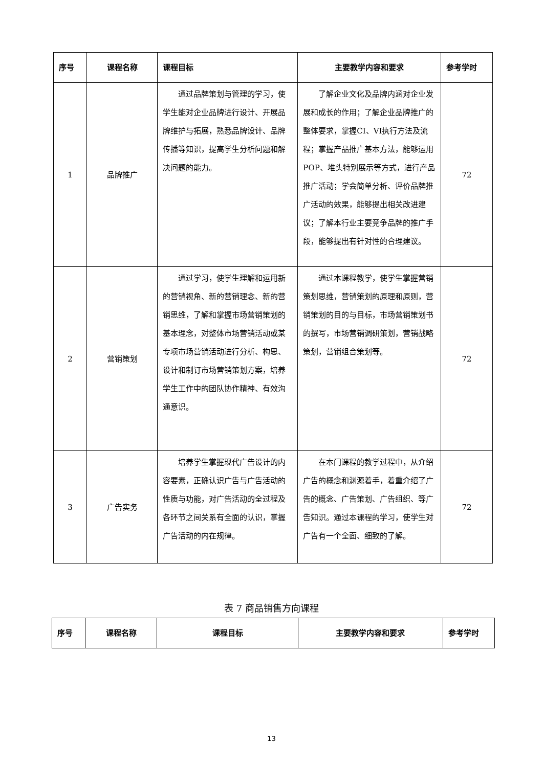| 序号 | 课程名称 | 课程目标 | 主要教学内容和要求 | 参考学时 |
| --- | --- | --- | --- | --- |
| 1 | 品牌推广 | 通过品牌策划与管理的学习，使学生能对企业品牌进行设计、开展品牌维护与拓展，熟悉品牌设计、品牌传播等知识，提高学生分析问题和解决问题的能力。 | 了解企业文化及品牌内涵对企业发展和成长的作用；了解企业品牌推广的整体要求，掌握CI、VI执行方法及流程；掌握产品推广基本方法，能够运用POP、堆头特别展示等方式，进行产品推广活动；学会简单分析、评价品牌推广活动的效果，能够提出相关改进建议；了解本行业主要竞争品牌的推广手段，能够提出有针对性的合理建议。 | 72 |
| 2 | 营销策划 | 通过学习，使学生理解和运用新的营销视角、新的营销理念、新的营销思维，了解和掌握市场营销策划的基本理念，对整体市场营销活动或某专项市场营销活动进行分析、构思、设计和制订市场营销策划方案，培养学生工作中的团队协作精神、有效沟通意识。 | 通过本课程教学，使学生掌握营销策划思维，营销策划的原理和原则，营销策划的目的与目标，市场营销策划书的撰写，市场营销调研策划，营销战略策划，营销组合策划等。 | 72 |
| 3 | 广告实务 | 培养学生掌握现代广告设计的内容要素，正确认识广告与广告活动的性质与功能，对广告活动的全过程及各环节之间关系有全面的认识，掌握广告活动的内在规律。 | 在本门课程的教学过程中，从介绍广告的概念和渊源着手，着重介绍了广告的概念、广告策划、广告组织、等广告知识。通过本课程的学习，使学生对广告有一个全面、细致的了解。 | 72 |
表 7 商品销售方向课程
| 序号 | 课程名称 | 课程目标 | 主要教学内容和要求 | 参考学时 |
| --- | --- | --- | --- | --- |
13